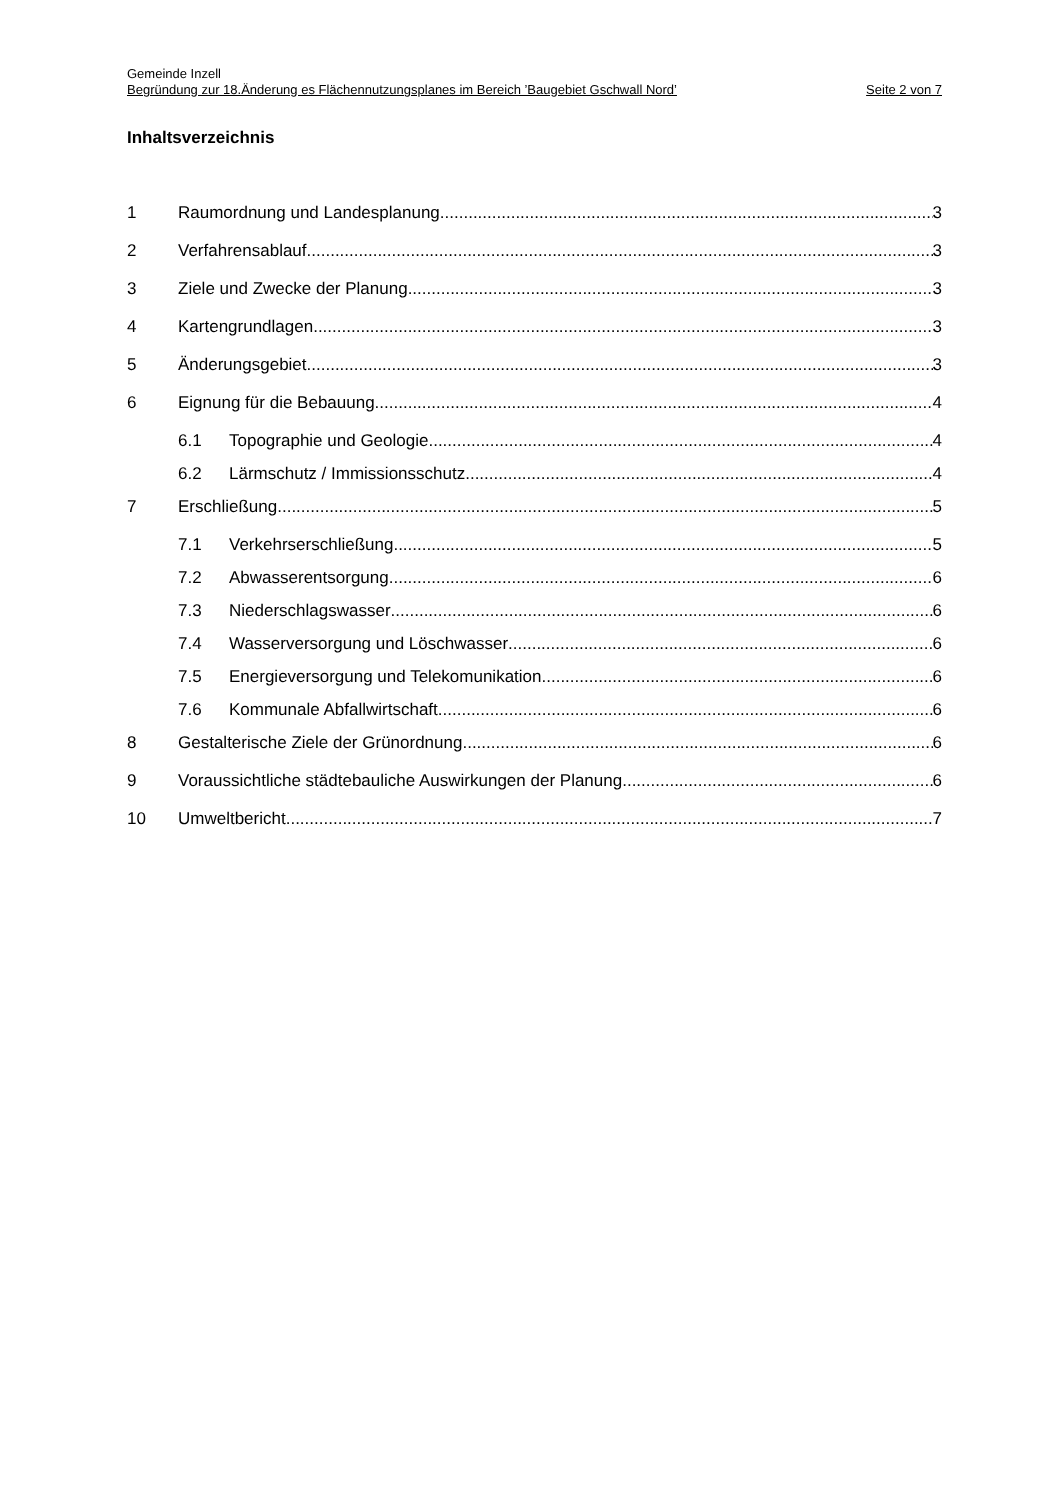Gemeinde Inzell
Begründung zur 18.Änderung es Flächennutzungsplanes im Bereich ’Baugebiet Gschwall Nord’ Seite 2 von 7
Inhaltsverzeichnis
1 Raumordnung und Landesplanung 3
2 Verfahrensablauf 3
3 Ziele und Zwecke der Planung 3
4 Kartengrundlagen 3
5 Änderungsgebiet 3
6 Eignung für die Bebauung 4
6.1 Topographie und Geologie 4
6.2 Lärmschutz / Immissionsschutz 4
7 Erschließung 5
7.1 Verkehrserschließung 5
7.2 Abwasserentsorgung 6
7.3 Niederschlagswasser 6
7.4 Wasserversorgung und Löschwasser 6
7.5 Energieversorgung und Telekomunikation 6
7.6 Kommunale Abfallwirtschaft 6
8 Gestalterische Ziele der Grünordnung 6
9 Voraussichtliche städtebauliche Auswirkungen der Planung 6
10 Umweltbericht 7